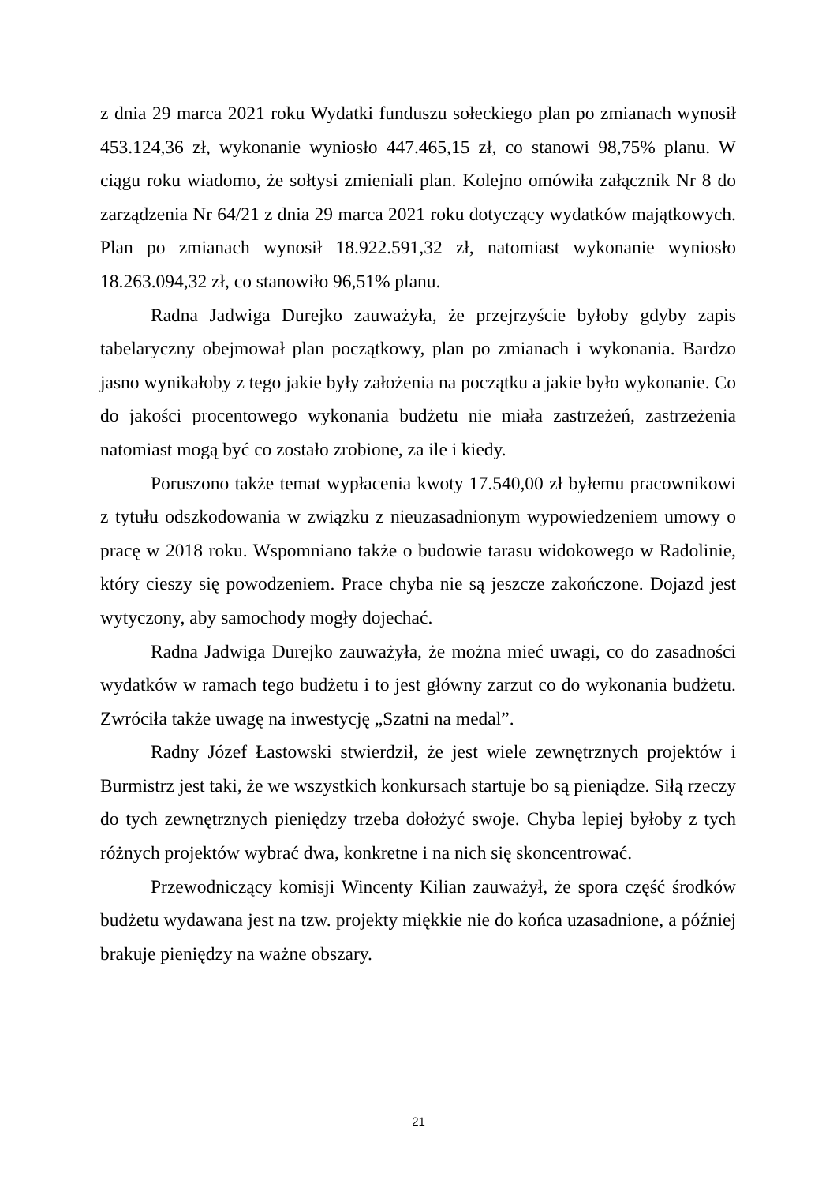z dnia 29 marca 2021 roku Wydatki funduszu sołeckiego plan po zmianach wynosił 453.124,36 zł, wykonanie wyniosło 447.465,15 zł, co stanowi 98,75% planu. W ciągu roku wiadomo, że sołtysi zmieniali plan. Kolejno omówiła załącznik Nr 8 do zarządzenia Nr 64/21 z dnia 29 marca 2021 roku dotyczący wydatków majątkowych. Plan po zmianach wynosił 18.922.591,32 zł, natomiast wykonanie wyniosło 18.263.094,32 zł, co stanowiło 96,51% planu.
Radna Jadwiga Durejko zauważyła, że przejrzyście byłoby gdyby zapis tabelaryczny obejmował plan początkowy, plan po zmianach i wykonania. Bardzo jasno wynikałoby z tego jakie były założenia na początku a jakie było wykonanie. Co do jakości procentowego wykonania budżetu nie miała zastrzeżeń, zastrzeżenia natomiast mogą być co zostało zrobione, za ile i kiedy.
Poruszono także temat wypłacenia kwoty 17.540,00 zł byłemu pracownikowi z tytułu odszkodowania w związku z nieuzasadnionym wypowiedzeniem umowy o pracę w 2018 roku. Wspomniano także o budowie tarasu widokowego w Radolinie, który cieszy się powodzeniem. Prace chyba nie są jeszcze zakończone. Dojazd jest wytyczony, aby samochody mogły dojechać.
Radna Jadwiga Durejko zauważyła, że można mieć uwagi, co do zasadności wydatków w ramach tego budżetu i to jest główny zarzut co do wykonania budżetu. Zwróciła także uwagę na inwestycję „Szatni na medal”.
Radny Józef Łastowski stwierdził, że jest wiele zewnętrznych projektów i Burmistrz jest taki, że we wszystkich konkursach startuje bo są pieniądze. Siłą rzeczy do tych zewnętrznych pieniędzy trzeba dołożyć swoje. Chyba lepiej byłoby z tych różnych projektów wybrać dwa, konkretne i na nich się skoncentrować.
Przewodniczący komisji Wincenty Kilian zauważył, że spora część środków budżetu wydawana jest na tzw. projekty miękkie nie do końca uzasadnione, a później brakuje pieniędzy na ważne obszary.
21